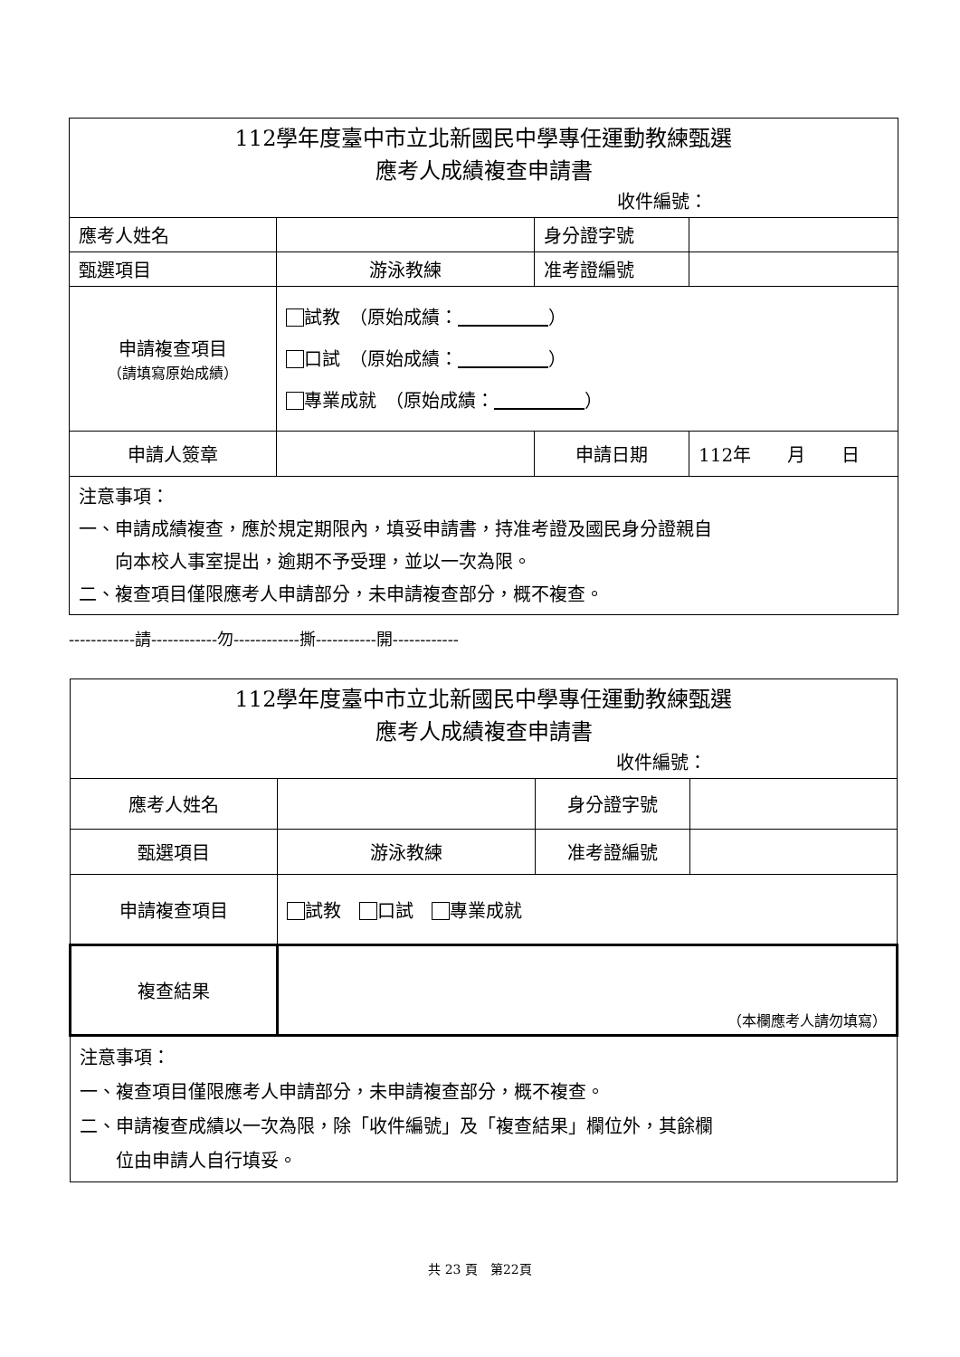| 112學年度臺中市立北新國民中學專任運動教練甄選 應考人成績複查申請書 收件編號： | | | |
| 應考人姓名 | | 身分證字號 | |
| 甄選項目 | 游泳教練 | 准考證編號 | |
| 申請複查項目 （請填寫原始成績） | 試教 （原始成績： ） 口試 （原始成績： ） 專業成就 （原始成績： ） | | |
| 申請人簽章 | | 申請日期 | 112年 月 日 |
| 注意事項： 一、申請成績複查，應於規定期限內，填妥申請書，持准考證及國民身分證親自 向本校人事室提出，逾期不予受理，並以一次為限。 二、複查項目僅限應考人申請部分，未申請複查部分，概不複查。 | | | |
------------請------------勿------------撕-----------開------------
| 112學年度臺中市立北新國民中學專任運動教練甄選 應考人成績複查申請書 收件編號： | | | |
| 應考人姓名 | | 身分證字號 | |
| 甄選項目 | 游泳教練 | 准考證編號 | |
| 申請複查項目 | 試教 口試 專業成就 | | |
| 複查結果 | （本欄應考人請勿填寫） | | |
| 注意事項： 一、複查項目僅限應考人申請部分，未申請複查部分，概不複查。 二、申請複查成績以一次為限，除「收件編號」及「複查結果」欄位外，其餘欄 位由申請人自行填妥。 | | | |
共 23 頁　第22頁